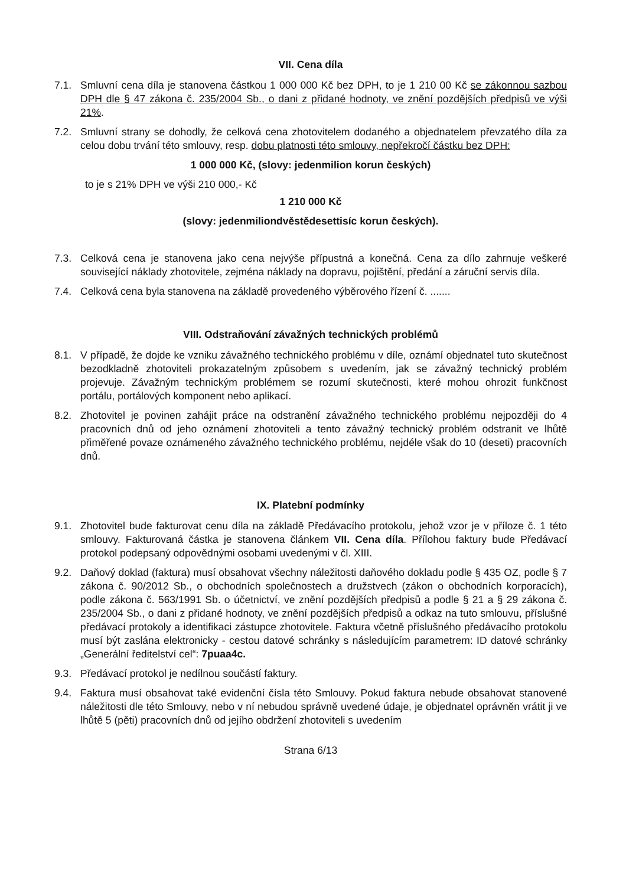VII. Cena díla
7.1. Smluvní cena díla je stanovena částkou 1 000 000 Kč bez DPH, to je 1 210 00 Kč se zákonnou sazbou DPH dle § 47 zákona č. 235/2004 Sb., o dani z přidané hodnoty, ve znění pozdějších předpisů ve výši 21%.
7.2. Smluvní strany se dohodly, že celková cena zhotovitelem dodaného a objednatelem převzatého díla za celou dobu trvání této smlouvy, resp. dobu platnosti této smlouvy, nepřekročí částku bez DPH:
1 000 000 Kč, (slovy: jedenmilion korun českých)
to je s 21% DPH ve výši 210 000,- Kč
1 210 000 Kč
(slovy: jedenmiliondvěstědesettisíc korun českých).
7.3. Celková cena je stanovena jako cena nejvýše přípustná a konečná. Cena za dílo zahrnuje veškeré související náklady zhotovitele, zejména náklady na dopravu, pojištění, předání a záruční servis díla.
7.4. Celková cena byla stanovena na základě provedeného výběrového řízení č. .......
VIII. Odstraňování závažných technických problémů
8.1. V případě, že dojde ke vzniku závažného technického problému v díle, oznámí objednatel tuto skutečnost bezodkladně zhotoviteli prokazatelným způsobem s uvedením, jak se závažný technický problém projevuje. Závažným technickým problémem se rozumí skutečnosti, které mohou ohrozit funkčnost portálu, portálových komponent nebo aplikací.
8.2. Zhotovitel je povinen zahájit práce na odstranění závažného technického problému nejpozději do 4 pracovních dnů od jeho oznámení zhotoviteli a tento závažný technický problém odstranit ve lhůtě přiměřené povaze oznámeného závažného technického problému, nejdéle však do 10 (deseti) pracovních dnů.
IX. Platební podmínky
9.1. Zhotovitel bude fakturovat cenu díla na základě Předávacího protokolu, jehož vzor je v příloze č. 1 této smlouvy. Fakturovaná částka je stanovena článkem VII. Cena díla. Přílohou faktury bude Předávací protokol podepsaný odpovědnými osobami uvedenými v čl. XIII.
9.2. Daňový doklad (faktura) musí obsahovat všechny náležitosti daňového dokladu podle § 435 OZ, podle § 7 zákona č. 90/2012 Sb., o obchodních společnostech a družstvech (zákon o obchodních korporacích), podle zákona č. 563/1991 Sb. o účetnictví, ve znění pozdějších předpisů a podle § 21 a § 29 zákona č. 235/2004 Sb., o dani z přidané hodnoty, ve znění pozdějších předpisů a odkaz na tuto smlouvu, příslušné předávací protokoly a identifikaci zástupce zhotovitele. Faktura včetně příslušného předávacího protokolu musí být zaslána elektronicky - cestou datové schránky s následujícím parametrem: ID datové schránky „Generální ředitelství cel“: 7puaa4c.
9.3. Předávací protokol je nedílnou součástí faktury.
9.4. Faktura musí obsahovat také evidenční čísla této Smlouvy. Pokud faktura nebude obsahovat stanovené náležitosti dle této Smlouvy, nebo v ní nebudou správně uvedené údaje, je objednatel oprávněn vrátit ji ve lhůtě 5 (pěti) pracovních dnů od jejího obdržení zhotoviteli s uvedením
Strana 6/13